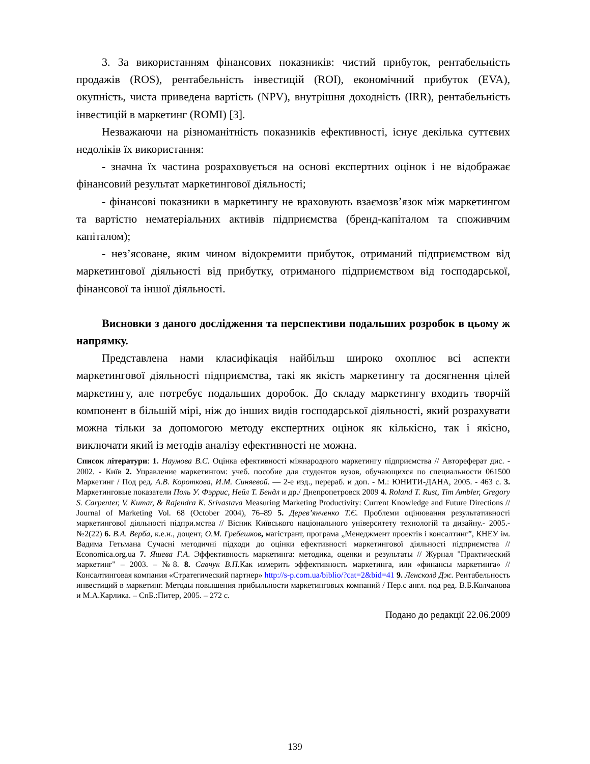3. За використанням фінансових показників: чистий прибуток, рентабельність продажів (ROS), рентабельність інвестицій (ROI), економічний прибуток (EVA), окупність, чиста приведена вартість (NPV), внутрішня доходність (IRR), рентабельність інвестицій в маркетинг (ROMI) [3].
Незважаючи на різноманітність показників ефективності, існує декілька суттєвих недоліків їх використання:
- значна їх частина розраховується на основі експертних оцінок і не відображає фінансовий результат маркетингової діяльності;
- фінансові показники в маркетингу не враховують взаємозв’язок між маркетингом та вартістю нематеріальних активів підприємства (бренд-капіталом та споживчим капіталом);
- нез’ясоване, яким чином відокремити прибуток, отриманий підприємством від маркетингової діяльності від прибутку, отриманого підприємством від господарської, фінансової та іншої діяльності.
Висновки з даного дослідження та перспективи подальших розробок в цьому ж напрямку.
Представлена нами класифікація найбільш широко охоплює всі аспекти маркетингової діяльності підприємства, такі як якість маркетингу та досягнення цілей маркетингу, але потребує подальших доробок. До складу маркетингу входить творчій компонент в більшій мірі, ніж до інших видів господарської діяльності, який розрахувати можна тільки за допомогою методу експертних оцінок як кількісно, так і якісно, виключати який із методів аналізу ефективності не можна.
Список літератури: 1. Наумова В.С. Оцінка ефективності міжнародного маркетингу підприємства // Автореферат дис. - 2002. - Київ 2. Управление маркетингом: учеб. пособие для студентов вузов, обучающихся по специальности 061500 Маркетинг / Под ред. А.В. Короткова, И.М. Синяевой. — 2-е изд., перераб. и доп. - М.: ЮНИТИ-ДАНА, 2005. - 463 с. 3. Маркетинговые показатели Поль У. Фэррис, Нейл Т. Бендл и др./ Днепропетровск 2009 4. Roland T. Rust, Tim Ambler, Gregory S. Carpenter, V. Kumar, & Rajendra K. Srivastava Measuring Marketing Productivity: Current Knowledge and Future Directions // Journal of Marketing Vol. 68 (October 2004), 76–89 5. Дерев’янченко Т.Є. Проблеми оцінювання результативності маркетингової діяльності підпри.мства // Вісник Київського національного університету технологій та дизайну.- 2005.- №2(22) 6. В.А. Верба, к.е.н., доцент, О.М. Гребешков, магістрант, програма „Менеджмент проектів і консалтинг”, КНЕУ ім. Вадима Гетьмана Сучасні методичні підходи до оцінки ефективності маркетингової діяльності підприємства // Economica.org.ua 7. Яшева Г.А. Эффективность маркетинга: методика, оценки и результаты // Журнал "Практический маркетинг" – 2003. – №8. 8. Савчук В.П. Как измерить эффективность маркетинга, или «финансы маркетинга» // Консалтинговая компания «Стратегический партнер» http://s-p.com.ua/biblio/?cat=2&bid=41 9. Ленсколд Дж. Рентабельность инвестиций в маркетинг. Методы повышения прибыльности маркетинговых компаний / Пер.с англ. под ред. В.Б.Колчанова и М.А.Карлика. – СпБ.:Питер, 2005. – 272 с.
Подано до редакції 22.06.2009
139